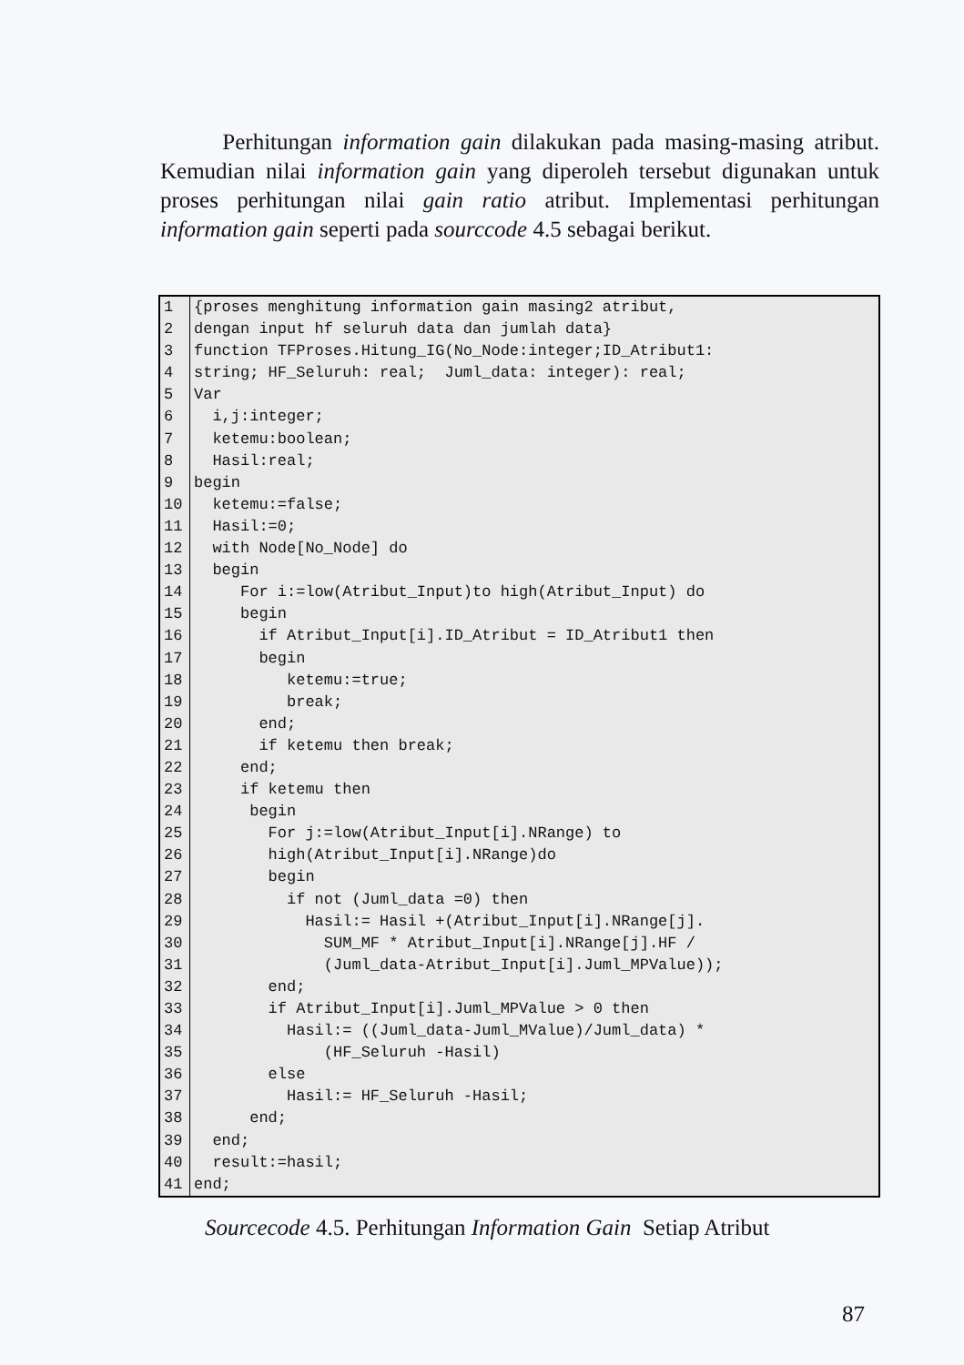Perhitungan information gain dilakukan pada masing-masing atribut. Kemudian nilai information gain yang diperoleh tersebut digunakan untuk proses perhitungan nilai gain ratio atribut. Implementasi perhitungan information gain seperti pada sourccode 4.5 sebagai berikut.
| 1 | {proses menghitung information gain masing2 atribut, |
| 2 | dengan input hf seluruh data dan jumlah data} |
| 3 | function TFProses.Hitung_IG(No_Node:integer;ID_Atribut1: |
| 4 | string; HF_Seluruh: real; Juml_data: integer): real; |
| 5 | Var |
| 6 | i,j:integer; |
| 7 | ketemu:boolean; |
| 8 | Hasil:real; |
| 9 | begin |
| 10 | ketemu:=false; |
| 11 | Hasil:=0; |
| 12 | with Node[No_Node] do |
| 13 | begin |
| 14 | For i:=low(Atribut_Input)to high(Atribut_Input) do |
| 15 | begin |
| 16 | if Atribut_Input[i].ID_Atribut = ID_Atribut1 then |
| 17 | begin |
| 18 | ketemu:=true; |
| 19 | break; |
| 20 | end; |
| 21 | if ketemu then break; |
| 22 | end; |
| 23 | if ketemu then |
| 24 | begin |
| 25 | For j:=low(Atribut_Input[i].NRange) to |
| 26 | high(Atribut_Input[i].NRange)do |
| 27 | begin |
| 28 | if not (Juml_data =0) then |
| 29 | Hasil:= Hasil +(Atribut_Input[i].NRange[j]. |
| 30 | SUM_MF * Atribut_Input[i].NRange[j].HF / |
| 31 | (Juml_data-Atribut_Input[i].Juml_MPValue)); |
| 32 | end; |
| 33 | if Atribut_Input[i].Juml_MPValue > 0 then |
| 34 | Hasil:= ((Juml_data-Juml_MValue)/Juml_data) * |
| 35 | (HF_Seluruh -Hasil) |
| 36 | else |
| 37 | Hasil:= HF_Seluruh -Hasil; |
| 38 | end; |
| 39 | end; |
| 40 | result:=hasil; |
| 41 | end; |
Sourcecode 4.5. Perhitungan Information Gain Setiap Atribut
87